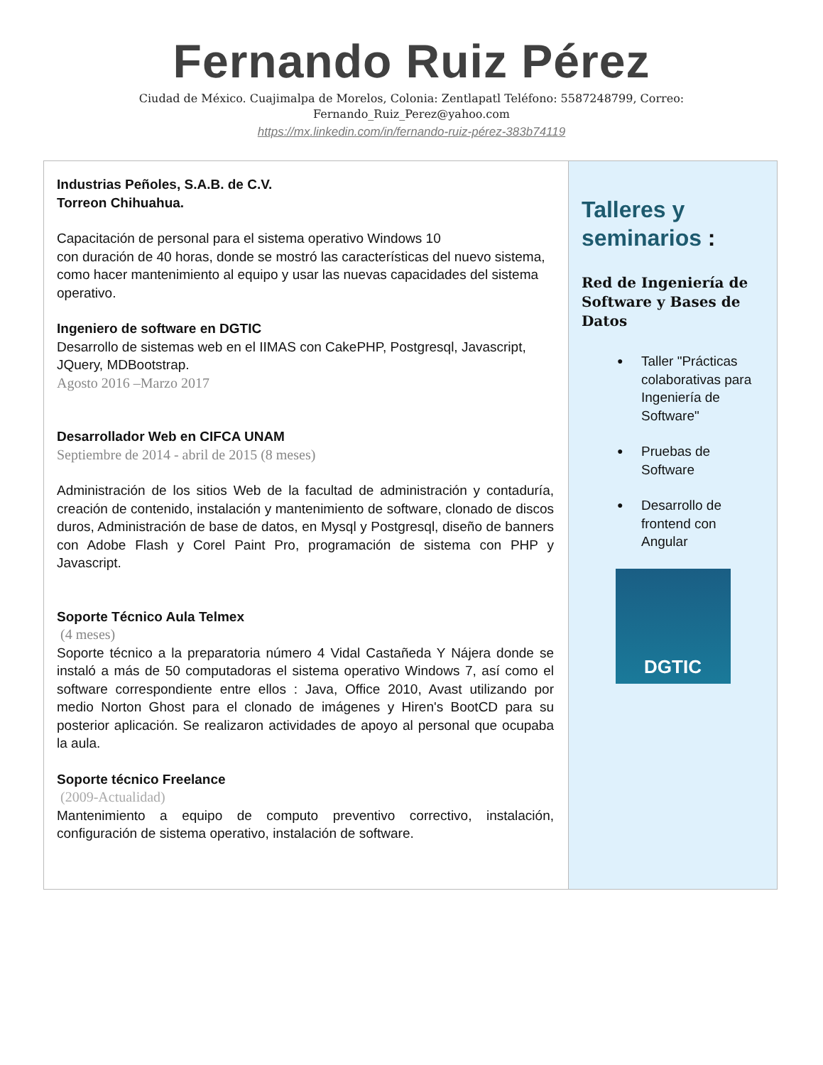Fernando Ruiz Pérez
Ciudad de México. Cuajimalpa de Morelos, Colonia: Zentlapatl Teléfono: 5587248799, Correo:
Fernando_Ruiz_Perez@yahoo.com
https://mx.linkedin.com/in/fernando-ruiz-pérez-383b74119
| Industrias Peñoles, S.A.B. de C.V. Torreon Chihuahua. Capacitación de personal para el sistema operativo Windows 10 con duración de 40 horas, donde se mostró las características del nuevo sistema, como hacer mantenimiento al equipo y usar las nuevas capacidades del sistema operativo. Ingeniero de software en DGTIC Desarrollo de sistemas web en el IIMAS con CakePHP, Postgresql, Javascript, JQuery, MDBootstrap. Agosto 2016 –Marzo 2017 Desarrollador Web en CIFCA UNAM Septiembre de 2014 - abril de 2015 (8 meses) Administración de los sitios Web de la facultad de administración y contaduría, creación de contenido, instalación y mantenimiento de software, clonado de discos duros, Administración de base de datos, en Mysql y Postgresql, diseño de banners con Adobe Flash y Corel Paint Pro, programación de sistema con PHP y Javascript. Soporte Técnico Aula Telmex (4 meses) Soporte técnico a la preparatoria número 4 Vidal Castañeda Y Nájera donde se instaló a más de 50 computadoras el sistema operativo Windows 7, así como el software correspondiente entre ellos : Java, Office 2010, Avast utilizando por medio Norton Ghost para el clonado de imágenes y Hiren's BootCD para su posterior aplicación. Se realizaron actividades de apoyo al personal que ocupaba la aula. Soporte técnico Freelance (2009-Actualidad) Mantenimiento a equipo de computo preventivo correctivo, instalación, configuración de sistema operativo, instalación de software. | Talleres y seminarios : Red de Ingeniería de Software y Bases de Datos Taller "Prácticas colaborativas para Ingeniería de Software" Pruebas de Software Desarrollo de frontend con Angular DGTIC |